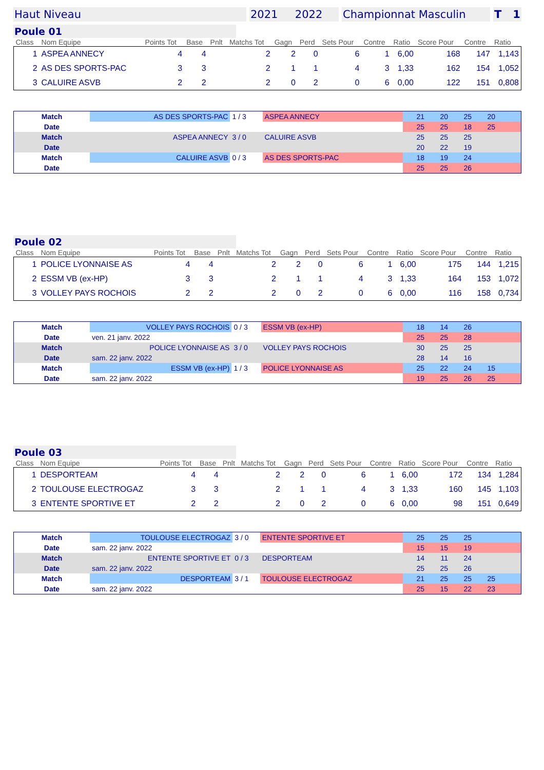Haut Niveau 2021 2022 Championnat Masculin T 1
Poule 01
| Class | Nom Equipe | Points Tot | Base | Pnlt | Matchs Tot | Gagn | Perd | Sets Pour | Contre | Ratio | Score Pour | Contre | Ratio |
| --- | --- | --- | --- | --- | --- | --- | --- | --- | --- | --- | --- | --- | --- |
| 1 | ASPEA ANNECY | 4 | 4 | | 2 | 2 | 0 | 6 | 1 | 6,00 | 168 | 147 | 1,143 |
| 2 | AS DES SPORTS-PAC | 3 | 3 | | 2 | 1 | 1 | 4 | 3 | 1,33 | 162 | 154 | 1,052 |
| 3 | CALUIRE ASVB | 2 | 2 | | 2 | 0 | 2 | 0 | 6 | 0,00 | 122 | 151 | 0,808 |
| Match | AS DES SPORTS-PAC | 1 / 3 | ASPEA ANNECY | 21 | 20 | 25 | 20 | |
| Date | | | | 25 | 25 | 18 | 25 | |
| Match | ASPEA ANNECY | 3 / 0 | CALUIRE ASVB | 25 | 25 | 25 | | |
| Date | | | | 20 | 22 | 19 | | |
| Match | CALUIRE ASVB | 0 / 3 | AS DES SPORTS-PAC | 18 | 19 | 24 | | |
| Date | | | | 25 | 25 | 26 | | |
Poule 02
| Class | Nom Equipe | Points Tot | Base | Pnlt | Matchs Tot | Gagn | Perd | Sets Pour | Contre | Ratio | Score Pour | Contre | Ratio |
| --- | --- | --- | --- | --- | --- | --- | --- | --- | --- | --- | --- | --- | --- |
| 1 | POLICE LYONNAISE AS | 4 | 4 | | 2 | 2 | 0 | 6 | 1 | 6,00 | 175 | 144 | 1,215 |
| 2 | ESSM VB (ex-HP) | 3 | 3 | | 2 | 1 | 1 | 4 | 3 | 1,33 | 164 | 153 | 1,072 |
| 3 | VOLLEY PAYS ROCHOIS | 2 | 2 | | 2 | 0 | 2 | 0 | 6 | 0,00 | 116 | 158 | 0,734 |
| Match | VOLLEY PAYS ROCHOIS | 0 / 3 | ESSM VB (ex-HP) | 18 | 14 | 26 | | |
| Date | ven. 21 janv. 2022 | | | 25 | 25 | 28 | | |
| Match | POLICE LYONNAISE AS | 3 / 0 | VOLLEY PAYS ROCHOIS | 30 | 25 | 25 | | |
| Date | sam. 22 janv. 2022 | | | 28 | 14 | 16 | | |
| Match | ESSM VB (ex-HP) | 1 / 3 | POLICE LYONNAISE AS | 25 | 22 | 24 | 15 | |
| Date | sam. 22 janv. 2022 | | | 19 | 25 | 26 | 25 | |
Poule 03
| Class | Nom Equipe | Points Tot | Base | Pnlt | Matchs Tot | Gagn | Perd | Sets Pour | Contre | Ratio | Score Pour | Contre | Ratio |
| --- | --- | --- | --- | --- | --- | --- | --- | --- | --- | --- | --- | --- | --- |
| 1 | DESPORTEAM | 4 | 4 | | 2 | 2 | 0 | 6 | 1 | 6,00 | 172 | 134 | 1,284 |
| 2 | TOULOUSE ELECTROGAZ | 3 | 3 | | 2 | 1 | 1 | 4 | 3 | 1,33 | 160 | 145 | 1,103 |
| 3 | ENTENTE SPORTIVE ET | 2 | 2 | | 2 | 0 | 2 | 0 | 6 | 0,00 | 98 | 151 | 0,649 |
| Match | TOULOUSE ELECTROGAZ | 3 / 0 | ENTENTE SPORTIVE ET | 25 | 25 | 25 | | |
| Date | sam. 22 janv. 2022 | | | 15 | 15 | 19 | | |
| Match | ENTENTE SPORTIVE ET | 0 / 3 | DESPORTEAM | 14 | 11 | 24 | | |
| Date | sam. 22 janv. 2022 | | | 25 | 25 | 26 | | |
| Match | DESPORTEAM | 3 / 1 | TOULOUSE ELECTROGAZ | 21 | 25 | 25 | 25 | |
| Date | sam. 22 janv. 2022 | | | 25 | 15 | 22 | 23 | |